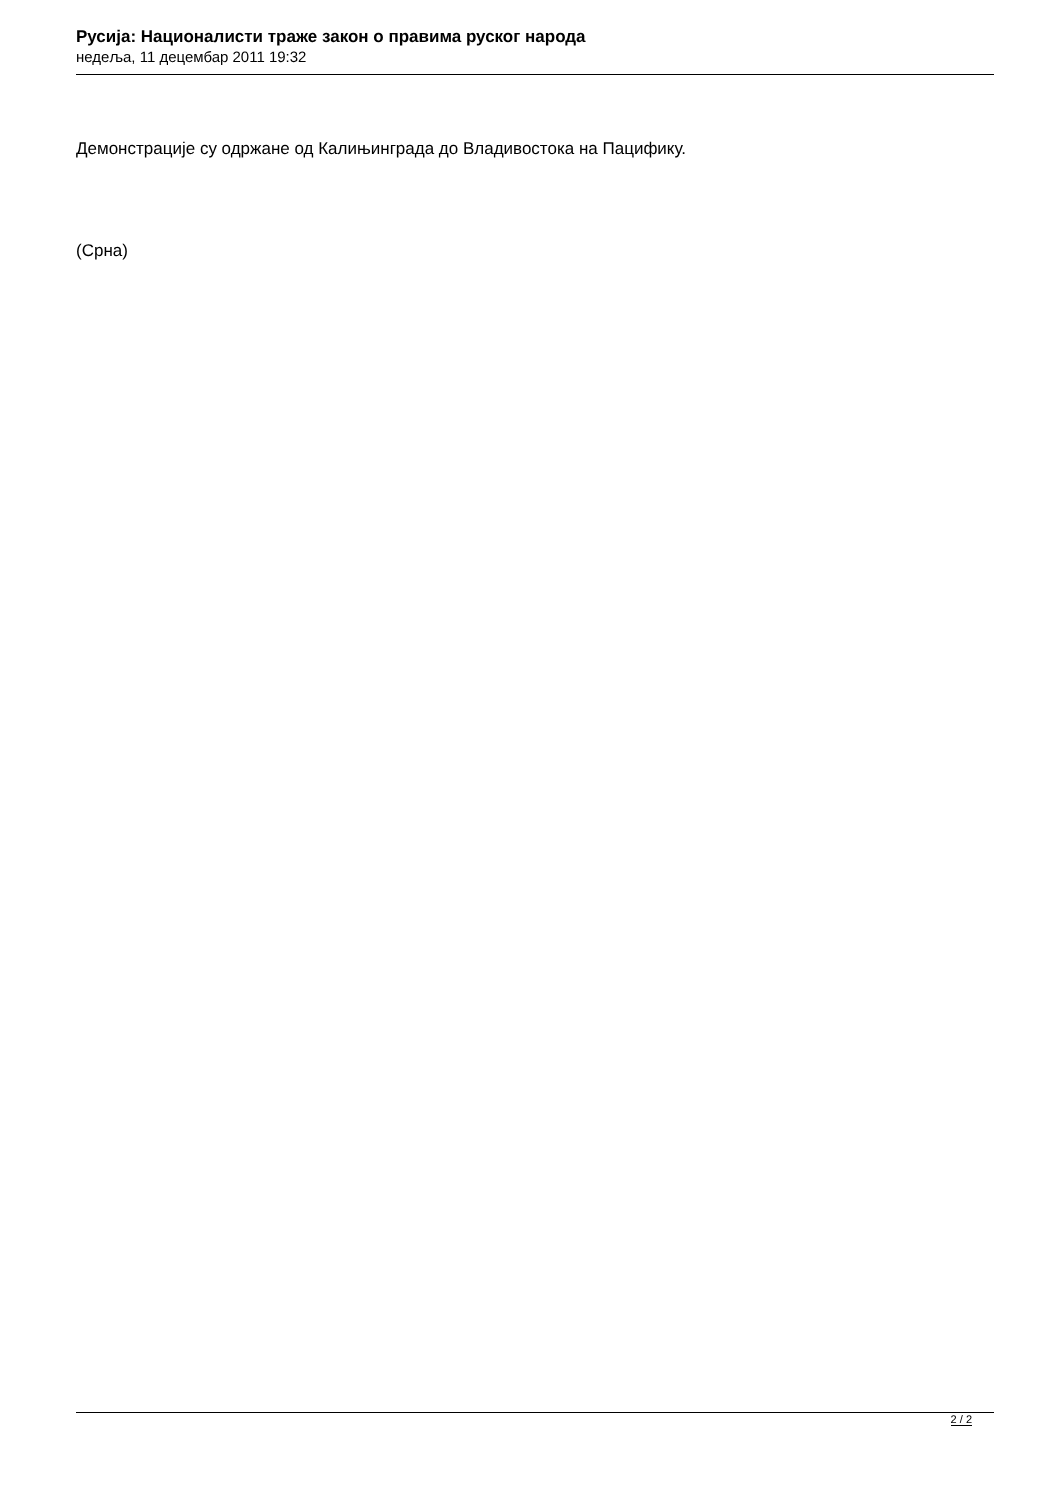Русија: Националисти траже закон о правима руског народа
недеља, 11 децембар 2011 19:32
Демонстрације су одржане од Калињинграда до Владивостока на Пацифику.
(Срна)
2 / 2